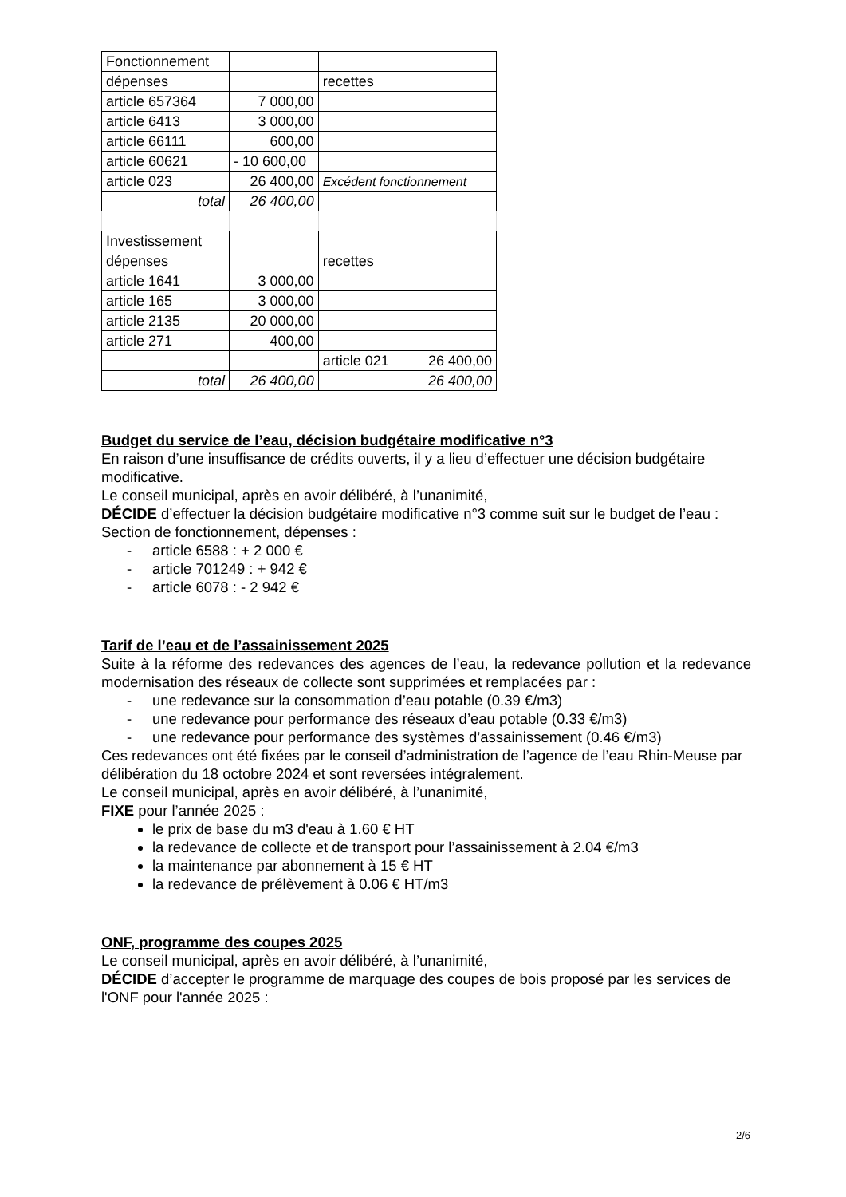| Fonctionnement | | | |
| dépenses | | recettes | |
| article 657364 | 7 000,00 | | |
| article 6413 | 3 000,00 | | |
| article 66111 | 600,00 | | |
| article 60621 | - 10 600,00 | | |
| article 023 | 26 400,00 | Excédent fonctionnement | |
| total | 26 400,00 | | |
| Investissement | | | |
| dépenses | | recettes | |
| article 1641 | 3 000,00 | | |
| article 165 | 3 000,00 | | |
| article 2135 | 20 000,00 | | |
| article 271 | 400,00 | | |
| | | article 021 | 26 400,00 |
| total | 26 400,00 | | 26 400,00 |
Budget du service de l’eau, décision budgétaire modificative n°3
En raison d’une insuffisance de crédits ouverts, il y a lieu d’effectuer une décision budgétaire modificative.
Le conseil municipal, après en avoir délibéré, à l’unanimité,
DÉCIDE d’effectuer la décision budgétaire modificative n°3 comme suit sur le budget de l’eau :
Section de fonctionnement, dépenses :
- article 6588 : + 2 000 €
- article 701249 : + 942 €
- article 6078 : - 2 942 €
Tarif de l’eau et de l’assainissement 2025
Suite à la réforme des redevances des agences de l’eau, la redevance pollution et la redevance modernisation des réseaux de collecte sont supprimées et remplacées par :
- une redevance sur la consommation d’eau potable (0.39 €/m3)
- une redevance pour performance des réseaux d’eau potable (0.33 €/m3)
- une redevance pour performance des systèmes d’assainissement (0.46 €/m3)
Ces redevances ont été fixées par le conseil d’administration de l’agence de l’eau Rhin-Meuse par délibération du 18 octobre 2024 et sont reversées intégralement.
Le conseil municipal, après en avoir délibéré, à l’unanimité,
FIXE pour l’année 2025 :
le prix de base du m3 d'eau à 1.60 € HT
la redevance de collecte et de transport pour l’assainissement à 2.04 €/m3
la maintenance par abonnement à 15 € HT
la redevance de prélèvement à 0.06 € HT/m3
ONF, programme des coupes 2025
Le conseil municipal, après en avoir délibéré, à l’unanimité,
DÉCIDE d’accepter le programme de marquage des coupes de bois proposé par les services de l'ONF pour l'année 2025 :
2/6